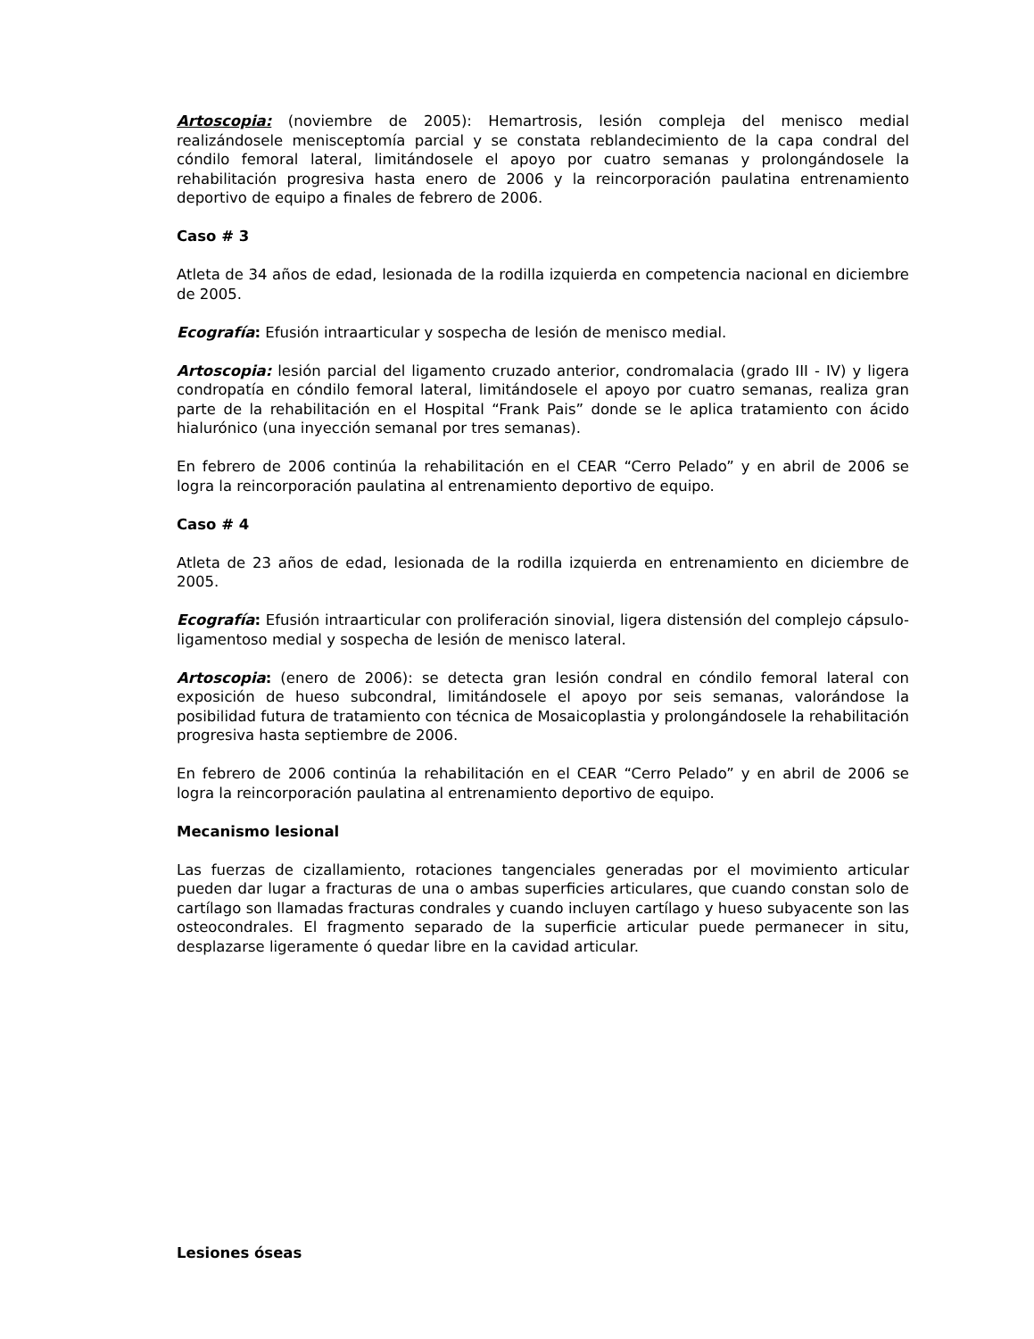Artoscopia: (noviembre de 2005): Hemartrosis, lesión compleja del menisco medial realizándosele menisceptomía parcial y se constata reblandecimiento de la capa condral del cóndilo femoral lateral, limitándosele el apoyo por cuatro semanas y prolongándosele la rehabilitación progresiva hasta enero de 2006 y la reincorporación paulatina entrenamiento deportivo de equipo a finales de febrero de 2006.
Caso # 3
Atleta de 34 años de edad, lesionada de la rodilla izquierda en competencia nacional en diciembre de 2005.
Ecografía: Efusión intraarticular y sospecha de lesión de menisco medial.
Artoscopia: lesión parcial del ligamento cruzado anterior, condromalacia (grado III - IV) y ligera condropatía en cóndilo femoral lateral, limitándosele el apoyo por cuatro semanas, realiza gran parte de la rehabilitación en el Hospital “Frank Pais” donde se le aplica tratamiento con ácido hialurónico (una inyección semanal por tres semanas).
En febrero de 2006 continúa la rehabilitación en el CEAR “Cerro Pelado” y en abril de 2006 se logra la reincorporación paulatina al entrenamiento deportivo de equipo.
Caso # 4
Atleta de 23 años de edad, lesionada de la rodilla izquierda en entrenamiento en diciembre de 2005.
Ecografía: Efusión intraarticular con proliferación sinovial, ligera distensión del complejo cápsulo-ligamentoso medial y sospecha de lesión de menisco lateral.
Artoscopia: (enero de 2006): se detecta gran lesión condral en cóndilo femoral lateral con exposición de hueso subcondral, limitándosele el apoyo por seis semanas, valorándose la posibilidad futura de tratamiento con técnica de Mosaicoplastia y prolongándosele la rehabilitación progresiva hasta septiembre de 2006.
En febrero de 2006 continúa la rehabilitación en el CEAR “Cerro Pelado” y en abril de 2006 se logra la reincorporación paulatina al entrenamiento deportivo de equipo.
Mecanismo lesional
Las fuerzas de cizallamiento, rotaciones tangenciales generadas por el movimiento articular pueden dar lugar a fracturas de una o ambas superficies articulares, que cuando constan solo de cartílago son llamadas fracturas condrales y cuando incluyen cartílago y hueso subyacente son las osteocondrales. El fragmento separado de la superficie articular puede permanecer in situ, desplazarse ligeramente ó quedar libre en la cavidad articular.
Lesiones óseas